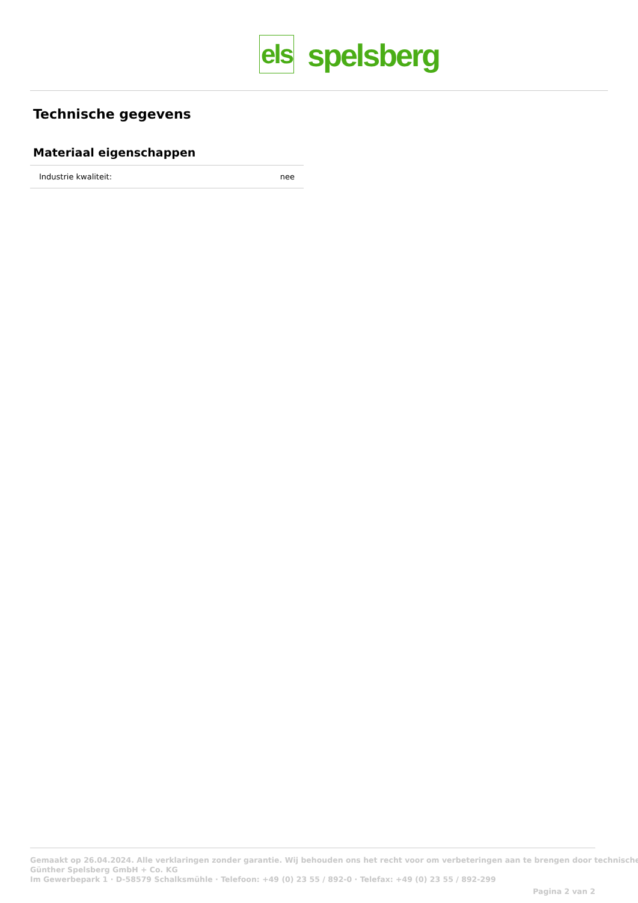els spelsberg
Technische gegevens
Materiaal eigenschappen
| Industrie kwaliteit: | nee |
Gemaakt op 26.04.2024. Alle verklaringen zonder garantie. Wij behouden ons het recht voor om verbeteringen aan te brengen door technische
Günther Spelsberg GmbH + Co. KG
Im Gewerbepark 1 · D-58579 Schalksmühle · Telefoon: +49 (0) 23 55 / 892-0 · Telefax: +49 (0) 23 55 / 892-299
Pagina 2 van 2